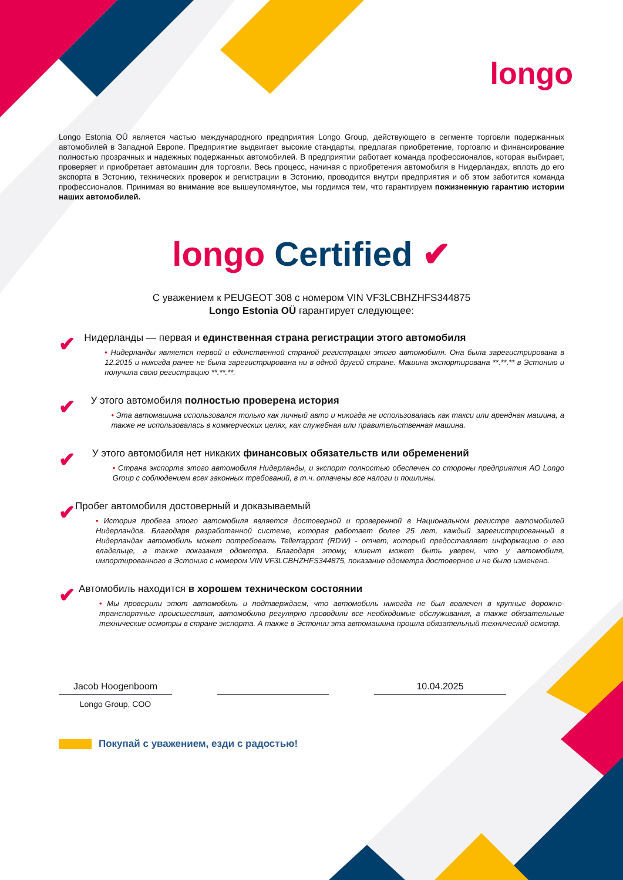longo
Longo Estonia OÜ является частью международного предприятия Longo Group, действующего в сегменте торговли подержанных автомобилей в Западной Европе. Предприятие выдвигает высокие стандарты, предлагая приобретение, торговлю и финансирование полностью прозрачных и надежных подержанных автомобилей. В предприятии работает команда профессионалов, которая выбирает, проверяет и приобретает автомашин для торговли. Весь процесс, начиная с приобретения автомобиля в Нидерландах, вплоть до его экспорта в Эстонию, технических проверок и регистрации в Эстонию, проводится внутри предприятия и об этом заботится команда профессионалов. Принимая во внимание все вышеупомянутое, мы гордимся тем, что гарантируем пожизненную гарантию истории наших автомобилей.
longo Certified ✔
С уважением к PEUGEOT 308 с номером VIN VF3LCBHZHFS344875
Longo Estonia OÜ гарантирует следующее:
✔
Нидерланды — первая и единственная страна регистрации этого автомобиля
• Нидерланды является первой и единственной страной регистрации этого автомобиля. Она была зарегистрирована в 12.2015 и никогда ранее не была зарегистрирована ни в одной другой стране. Машина экспортирована **.**.** в Эстонию и получила свою регистрацию **.**.**.
✔
У этого автомобиля полностью проверена история
• Эта автомашина использовался только как личный авто и никогда не использовалась как такси или арендная машина, а также не использовалась в коммерческих целях, как служебная или правительственная машина.
✔
У этого автомобиля нет никаких финансовых обязательств или обременений
• Страна экспорта этого автомобиля Нидерланды, и экспорт полностью обеспечен со стороны предприятия AO Longo Group с соблюдением всех законных требований, в т.ч. оплачены все налоги и пошлины.
✔
Пробег автомобиля достоверный и доказываемый
• История пробега этого автомобиля является достоверной и проверенной в Национальном регистре автомобилей Нидерландов. Благодаря разработанной системе, которая работает более 25 лет, каждый зарегистрированный в Нидерландах автомобиль может потребовать Tellerrapport (RDW) - отчет, который предоставляет информацию о его владельце, а также показания одометра. Благодаря этому, клиент может быть уверен, что у автомобиля, импортированного в Эстонию с номером VIN VF3LCBHZHFS344875, показание одометра достоверное и не было изменено.
✔
Автомобиль находится в хорошем техническом состоянии
• Мы проверили этот автомобиль и подтверждаем, что автомобиль никогда не был вовлечен в крупные дорожно-транспортные происшествия, автомобилю регулярно проводили все необходимые обслуживания, а также обязательные технические осмотры в стране экспорта. А также в Эстонии эта автомашина прошла обязательный технический осмотр.
Jacob Hoogenboom
Longo Group, COO
10.04.2025
Покупай с уважением, езди с радостью!